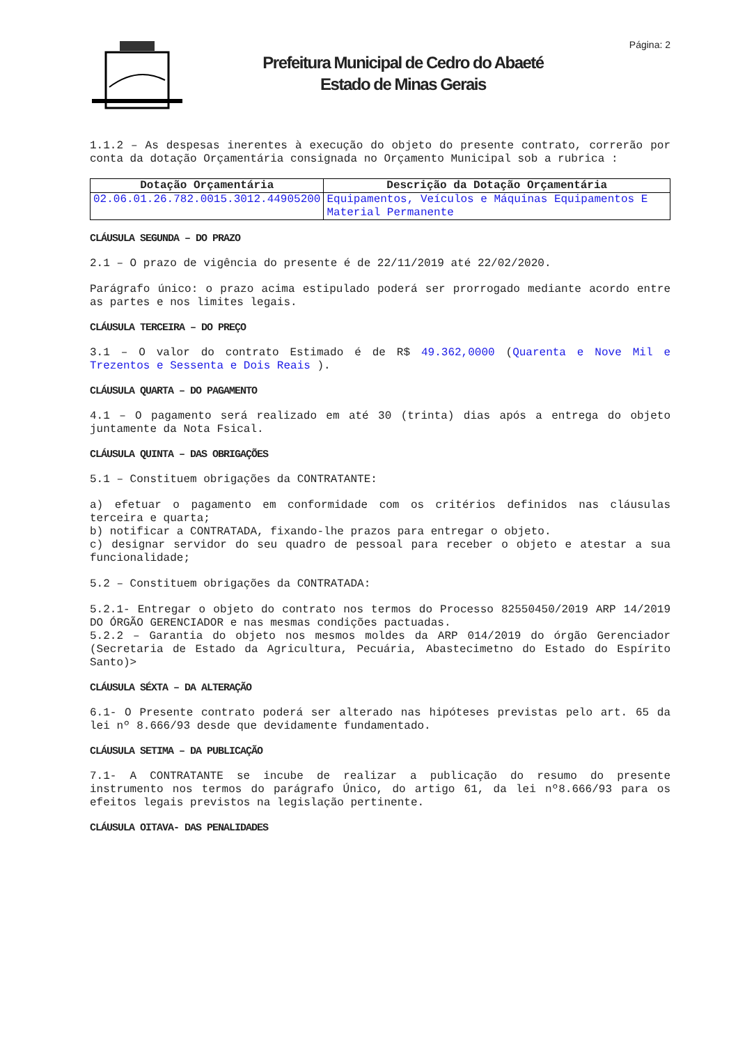Página: 2
Prefeitura Municipal de Cedro do Abaeté
Estado de Minas Gerais
1.1.2 – As despesas inerentes à execução do objeto do presente contrato, correrão por conta da dotação Orçamentária consignada no Orçamento Municipal sob a rubrica :
| Dotação Orçamentária | Descrição da Dotação Orçamentária |
| --- | --- |
| 02.06.01.26.782.0015.3012.44905200 | Equipamentos, Veículos e Máquinas Equipamentos E Material Permanente |
CLÁUSULA SEGUNDA – DO PRAZO
2.1 – O prazo de vigência do presente é de 22/11/2019 até 22/02/2020.
Parágrafo único: o prazo acima estipulado poderá ser prorrogado mediante acordo entre as partes e nos limites legais.
CLÁUSULA TERCEIRA – DO PREÇO
3.1 – O valor do contrato Estimado é de R$ 49.362,0000 (Quarenta e Nove Mil e Trezentos e Sessenta e Dois Reais ).
CLÁUSULA QUARTA – DO PAGAMENTO
4.1 – O pagamento será realizado em até 30 (trinta) dias após a entrega do objeto juntamente da Nota Fsical.
CLÁUSULA QUINTA – DAS OBRIGAÇÕES
5.1 – Constituem obrigações da CONTRATANTE:
a) efetuar o pagamento em conformidade com os critérios definidos nas cláusulas terceira e quarta;
b) notificar a CONTRATADA, fixando-lhe prazos para entregar o objeto.
c) designar servidor do seu quadro de pessoal para receber o objeto e atestar a sua funcionalidade;
5.2 – Constituem obrigações da CONTRATADA:
5.2.1- Entregar o objeto do contrato nos termos do Processo 82550450/2019 ARP 14/2019 DO ÓRGÃO GERENCIADOR e nas mesmas condições pactuadas.
5.2.2 – Garantia do objeto nos mesmos moldes da ARP 014/2019 do órgão Gerenciador (Secretaria de Estado da Agricultura, Pecuária, Abastecimetno do Estado do Espírito Santo)>
CLÁUSULA SÉXTA – DA ALTERAÇÃO
6.1- O Presente contrato poderá ser alterado nas hipóteses previstas pelo art. 65 da lei nº 8.666/93 desde que devidamente fundamentado.
CLÁUSULA SETIMA – DA PUBLICAÇÃO
7.1- A CONTRATANTE se incube de realizar a publicação do resumo do presente instrumento nos termos do parágrafo Único, do artigo 61, da lei nº8.666/93 para os efeitos legais previstos na legislação pertinente.
CLÁUSULA OITAVA- DAS PENALIDADES